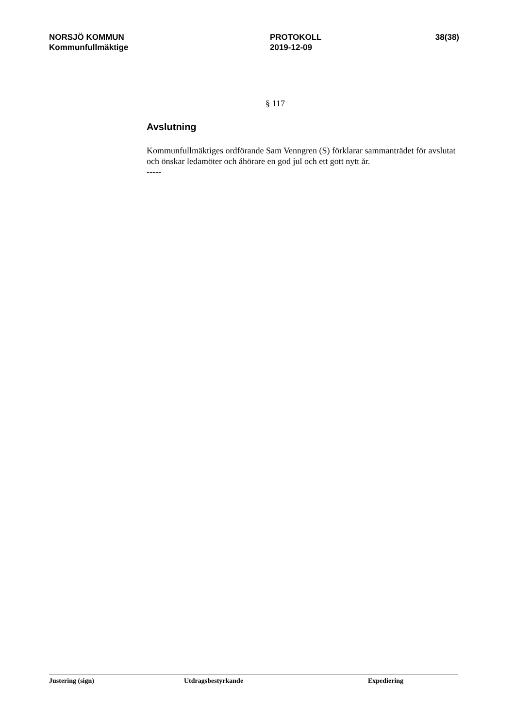NORSJÖ KOMMUN
Kommunfullmäktige
PROTOKOLL
2019-12-09
38(38)
§ 117
Avslutning
Kommunfullmäktiges ordförande Sam Venngren (S) förklarar sammanträdet för avslutat och önskar ledamöter och åhörare en god jul och ett gott nytt år.
-----
Justering (sign) Utdragsbestyrkande Expediering